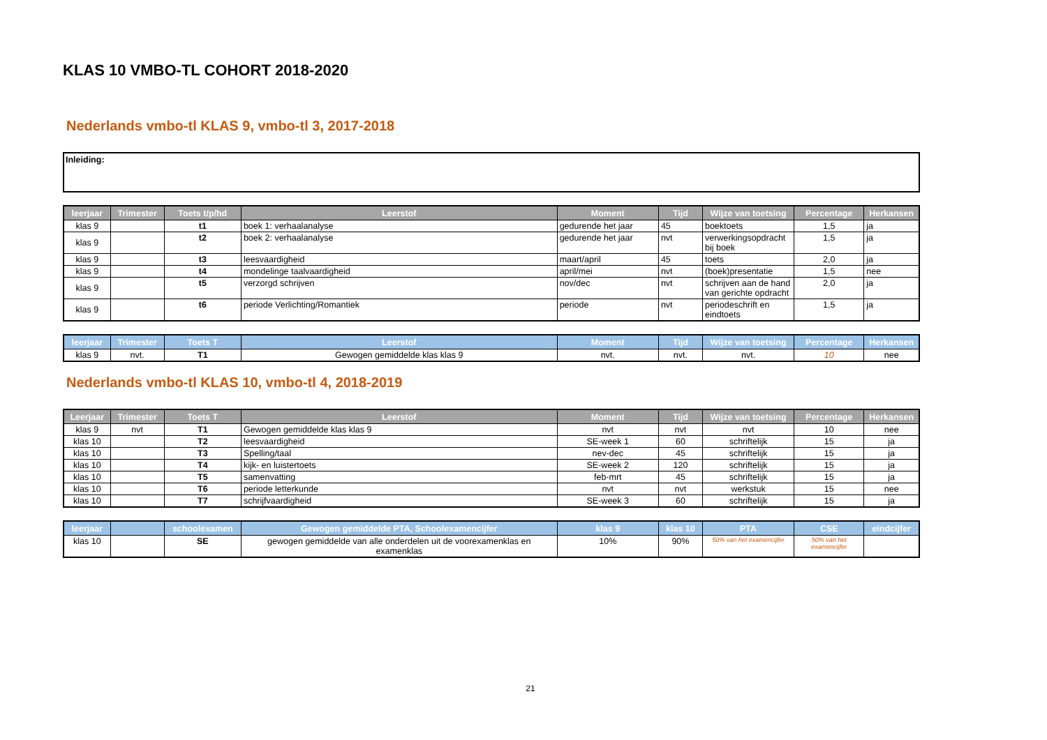KLAS 10 VMBO-TL COHORT 2018-2020
Nederlands vmbo-tl KLAS 9, vmbo-tl 3, 2017-2018
Inleiding:
| leerjaar | Trimester | Toets t/p/hd | Leerstof | Moment | Tijd | Wijze van toetsing | Percentage | Herkansen |
| --- | --- | --- | --- | --- | --- | --- | --- | --- |
| klas 9 | | t1 | boek 1: verhaalanalyse | gedurende het jaar | 45 | boektoets | 1,5 | ja |
| klas 9 | | t2 | boek 2: verhaalanalyse | gedurende het jaar | nvt | verwerkingsopdracht bij boek | 1,5 | ja |
| klas 9 | | t3 | leesvaardigheid | maart/april | 45 | toets | 2,0 | ja |
| klas 9 | | t4 | mondelinge taalvaardigheid | april/mei | nvt | (boek)presentatie | 1,5 | nee |
| klas 9 | | t5 | verzorgd schrijven | nov/dec | nvt | schrijven aan de hand van gerichte opdracht | 2,0 | ja |
| klas 9 | | t6 | periode Verlichting/Romantiek | periode | nvt | periodeschrift en eindtoets | 1,5 | ja |
| leerjaar | Trimester | Toets T | Leerstof | Moment | Tijd | Wijze van toetsing | Percentage | Herkansen |
| --- | --- | --- | --- | --- | --- | --- | --- | --- |
| klas 9 | nvt. | T1 | Gewogen gemiddelde klas klas 9 | nvt. | nvt. | nvt. | 10 | nee |
Nederlands vmbo-tl KLAS 10, vmbo-tl 4, 2018-2019
| Leerjaar | Trimester | Toets T | Leerstof | Moment | Tijd | Wijze van toetsing | Percentage | Herkansen |
| --- | --- | --- | --- | --- | --- | --- | --- | --- |
| klas 9 | nvt | T1 | Gewogen gemiddelde klas klas 9 | nvt | nvt | nvt | 10 | nee |
| klas 10 | | T2 | leesvaardigheid | SE-week 1 | 60 | schriftelijk | 15 | ja |
| klas 10 | | T3 | Spelling/taal | nev-dec | 45 | schriftelijk | 15 | ja |
| klas 10 | | T4 | kijk- en luistertoets | SE-week 2 | 120 | schriftelijk | 15 | ja |
| klas 10 | | T5 | samenvatting | feb-mrt | 45 | schriftelijk | 15 | ja |
| klas 10 | | T6 | periode letterkunde | nvt | nvt | werkstuk | 15 | nee |
| klas 10 | | T7 | schrijfvaardigheid | SE-week 3 | 60 | schriftelijk | 15 | ja |
| leerjaar | | schoolexamen | Gewogen gemiddelde PTA, Schoolexamencijfer | klas 9 | klas 10 | PTA | CSE | eindcijfer |
| --- | --- | --- | --- | --- | --- | --- | --- | --- |
| klas 10 | | SE | gewogen gemiddelde van alle onderdelen uit de voorexamenklas en examenklas | 10% | 90% | 50% van het examencijfer | 50% van het examencijfer | |
21